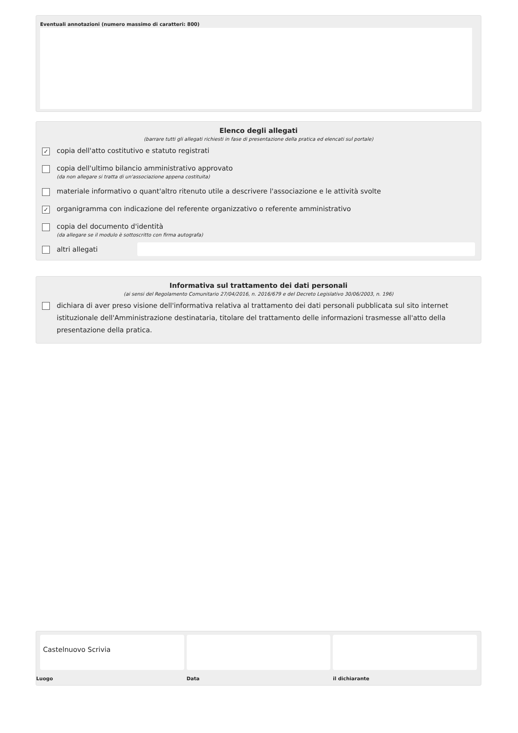Eventuali annotazioni (numero massimo di caratteri: 800)
Elenco degli allegati
(barrare tutti gli allegati richiesti in fase di presentazione della pratica ed elencati sul portale)
✓ copia dell'atto costitutivo e statuto registrati
copia dell'ultimo bilancio amministrativo approvato
(da non allegare si tratta di un'associazione appena costituita)
materiale informativo o quant'altro ritenuto utile a descrivere l'associazione e le attività svolte
✓ organigramma con indicazione del referente organizzativo o referente amministrativo
copia del documento d'identità
(da allegare se il modulo è sottoscritto con firma autografa)
altri allegati
Informativa sul trattamento dei dati personali
(ai sensi del Regolamento Comunitario 27/04/2016, n. 2016/679 e del Decreto Legislativo 30/06/2003, n. 196)
dichiara di aver preso visione dell'informativa relativa al trattamento dei dati personali pubblicata sul sito internet istituzionale dell'Amministrazione destinataria, titolare del trattamento delle informazioni trasmesse all'atto della presentazione della pratica.
Castelnuovo Scrivia
Luogo
Data il dichiarante